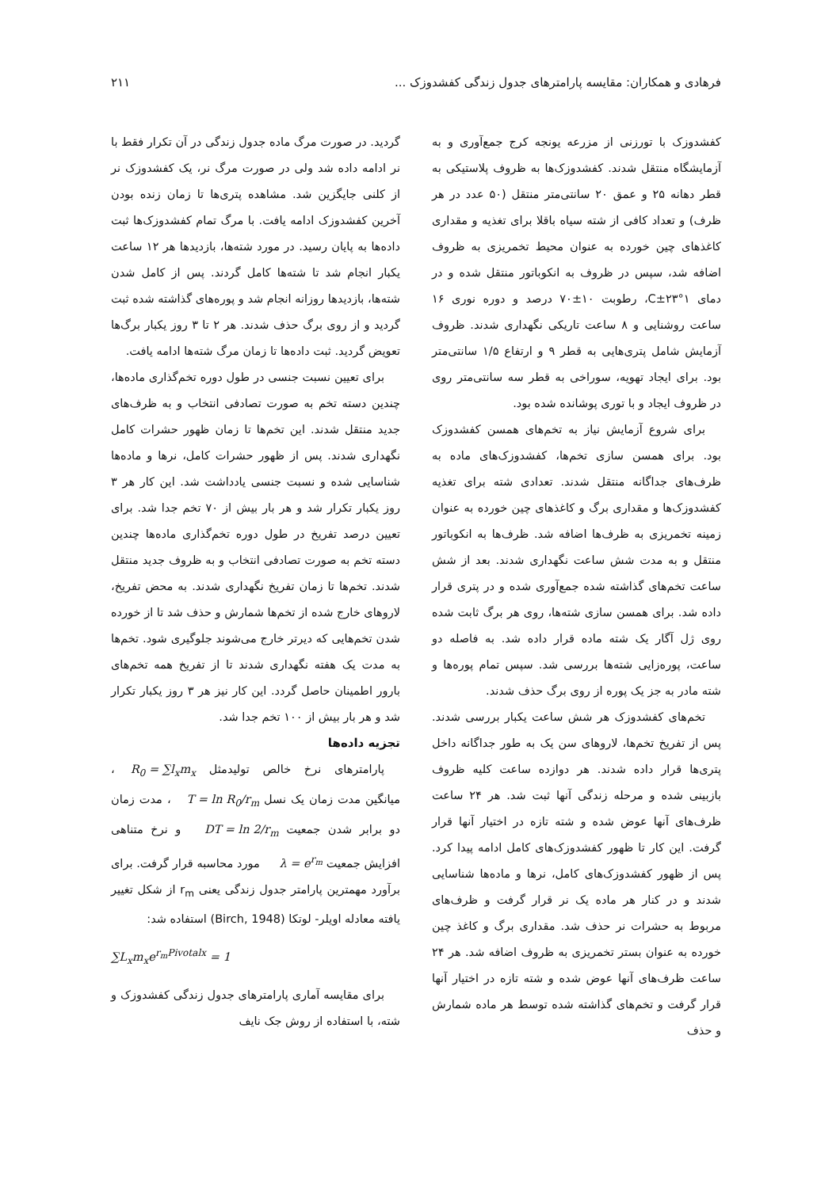فرهادی و همکاران: مقایسه پارامترهای جدول زندگی کفشدوزک ... ۲۱۱
کفشدوزک با تورزنی از مزرعه یونجه کرج جمع‌آوری و به آزمایشگاه منتقل شدند. کفشدوزک‌ها به ظروف پلاستیکی به قطر دهانه ۲۵ و عمق ۲۰ سانتی‌متر منتقل (۵۰ عدد در هر ظرف) و تعداد کافی از شته سیاه باقلا برای تغذیه و مقداری کاغذهای چین خورده به عنوان محیط تخمریزی به ظروف اضافه شد، سپس در ظروف به انکوباتور منتقل شده و در دمای ۱°C±۲۳، رطوبت ۱۰±۷۰ درصد و دوره نوری ۱۶ ساعت روشنایی و ۸ ساعت تاریکی نگهداری شدند. ظروف آزمایش شامل پتری‌هایی به قطر ۹ و ارتفاع ۱/۵ سانتی‌متر بود. برای ایجاد تهویه، سوراخی به قطر سه سانتی‌متر روی در ظروف ایجاد و با توری پوشانده شده بود.
برای شروع آزمایش نیاز به تخم‌های همسن کفشدوزک بود. برای همسن سازی تخم‌ها، کفشدوزک‌های ماده به ظرف‌های جداگانه منتقل شدند. تعدادی شته برای تغذیه کفشدوزک‌ها و مقداری برگ و کاغذهای چین خورده به عنوان زمینه تخمریزی به ظرف‌ها اضافه شد. ظرف‌ها به انکوباتور منتقل و به مدت شش ساعت نگهداری شدند. بعد از شش ساعت تخم‌های گذاشته شده جمع‌آوری شده و در پتری قرار داده شد. برای همسن سازی شته‌ها، روی هر برگ ثابت شده روی ژل آگار یک شته ماده قرار داده شد. به فاصله دو ساعت، پوره‌زایی شته‌ها بررسی شد. سپس تمام پوره‌ها و شته مادر به جز یک پوره از روی برگ حذف شدند.
تخم‌های کفشدوزک هر شش ساعت یکبار بررسی شدند. پس از تفریخ تخم‌ها، لاروهای سن یک به طور جداگانه داخل پتری‌ها قرار داده شدند. هر دوازده ساعت کلیه ظروف بازبینی شده و مرحله زندگی آنها ثبت شد. هر ۲۴ ساعت ظرف‌های آنها عوض شده و شته تازه در اختیار آنها قرار گرفت. این کار تا ظهور کفشدوزک‌های کامل ادامه پیدا کرد. پس از ظهور کفشدوزک‌های کامل، نرها و ماده‌ها شناسایی شدند و در کنار هر ماده یک نر قرار گرفت و ظرف‌های مربوط به حشرات نر حذف شد. مقداری برگ و کاغذ چین خورده به عنوان بستر تخمریزی به ظروف اضافه شد. هر ۲۴ ساعت ظرف‌های آنها عوض شده و شته تازه در اختیار آنها قرار گرفت و تخم‌های گذاشته شده توسط هر ماده شمارش و حذف
گردید. در صورت مرگ ماده جدول زندگی در آن تکرار فقط با نر ادامه داده شد ولی در صورت مرگ نر، یک کفشدوزک نر از کلنی جایگزین شد. مشاهده پتری‌ها تا زمان زنده بودن آخرین کفشدوزک ادامه یافت. با مرگ تمام کفشدوزک‌ها ثبت داده‌ها به پایان رسید. در مورد شته‌ها، بازدیدها هر ۱۲ ساعت یکبار انجام شد تا شته‌ها کامل گردند. پس از کامل شدن شته‌ها، بازدیدها روزانه انجام شد و پوره‌های گذاشته شده ثبت گردید و از روی برگ حذف شدند. هر ۲ تا ۳ روز یکبار برگ‌ها تعویض گردید. ثبت داده‌ها تا زمان مرگ شته‌ها ادامه یافت.
برای تعیین نسبت جنسی در طول دوره تخم‌گذاری ماده‌ها، چندین دسته تخم به صورت تصادفی انتخاب و به ظرف‌های جدید منتقل شدند. این تخم‌ها تا زمان ظهور حشرات کامل نگهداری شدند. پس از ظهور حشرات کامل، نرها و ماده‌ها شناسایی شده و نسبت جنسی یادداشت شد. این کار هر ۳ روز یکبار تکرار شد و هر بار بیش از ۷۰ تخم جدا شد. برای تعیین درصد تفریخ در طول دوره تخم‌گذاری ماده‌ها چندین دسته تخم به صورت تصادفی انتخاب و به ظروف جدید منتقل شدند. تخم‌ها تا زمان تفریخ نگهداری شدند. به محض تفریخ، لاروهای خارج شده از تخم‌ها شمارش و حذف شد تا از خورده شدن تخم‌هایی که دیرتر خارج می‌شوند جلوگیری شود. تخم‌ها به مدت یک هفته نگهداری شدند تا از تفریخ همه تخم‌های بارور اطمینان حاصل گردد. این کار نیز هر ۳ روز یکبار تکرار شد و هر بار بیش از ۱۰۰ تخم جدا شد.
تجزیه داده‌ها
پارامترهای نرخ خالص تولیدمثل R<sub>0</sub> = ∑l<sub>x</sub>m<sub>x</sub>، میانگین مدت زمان یک نسل T = ln R<sub>0</sub>/r<sub>m</sub>، مدت زمان دو برابر شدن جمعیت DT = ln 2/r<sub>m</sub> و نرخ متناهی افزایش جمعیت λ = e<sup>r<sub>m</sub></sup> مورد محاسبه قرار گرفت. برای برآورد مهمترین پارامتر جدول زندگی یعنی r<sub>m</sub> از شکل تغییر یافته معادله اویلر- لوتکا (Birch, 1948) استفاده شد:
∑L<sub>x</sub>m<sub>x</sub>e<sup>r<sub>m</sub>Pivotalx</sup> = 1
برای مقایسه آماری پارامترهای جدول زندگی کفشدوزک و شته، با استفاده از روش جک نایف